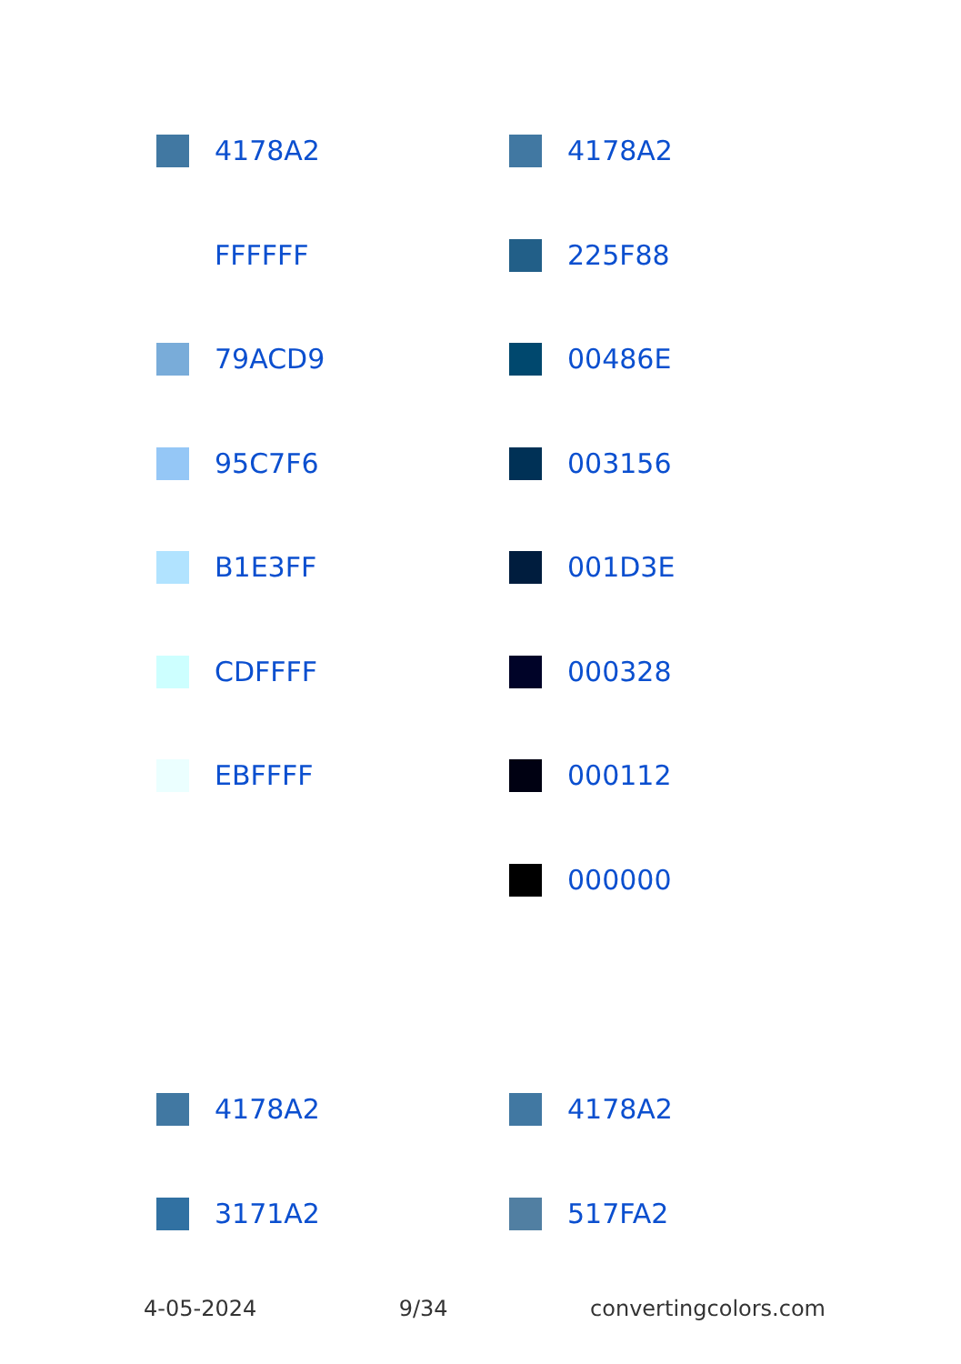4178A2 4178A2
FFFFFF 225F88
79ACD9 00486E
95C7F6 003156
B1E3FF 001D3E
CDFFFF 000328
EBFFFF 000112
000000
4178A2 4178A2
3171A2 517FA2
4-05-2024 9/34 convertingcolors.com